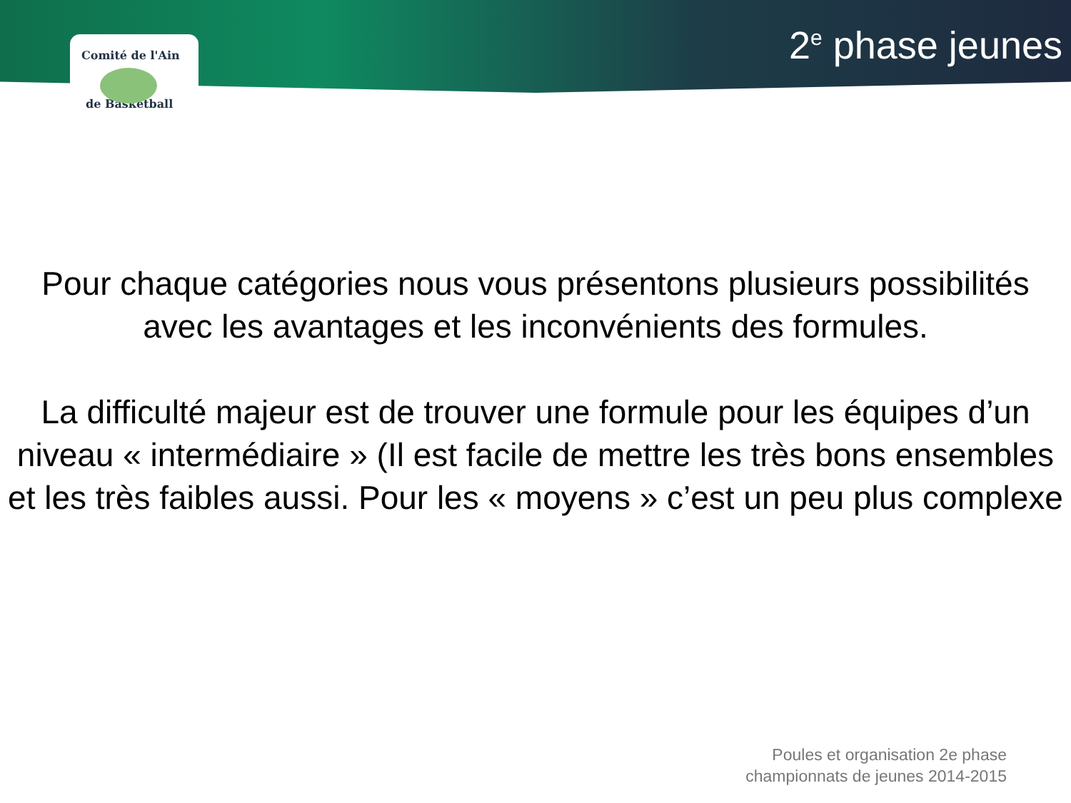Comité de l'Ain
de Basketball
2<sup>e</sup> phase jeunes
Pour chaque catégories nous vous présentons plusieurs possibilités avec les avantages et les inconvénients des formules.
La difficulté majeur est de trouver une formule pour les équipes d’un niveau « intermédiaire » (Il est facile de mettre les très bons ensembles et les très faibles aussi. Pour les « moyens » c’est un peu plus complexe
Poules et organisation 2e phase
championnats de jeunes 2014-2015